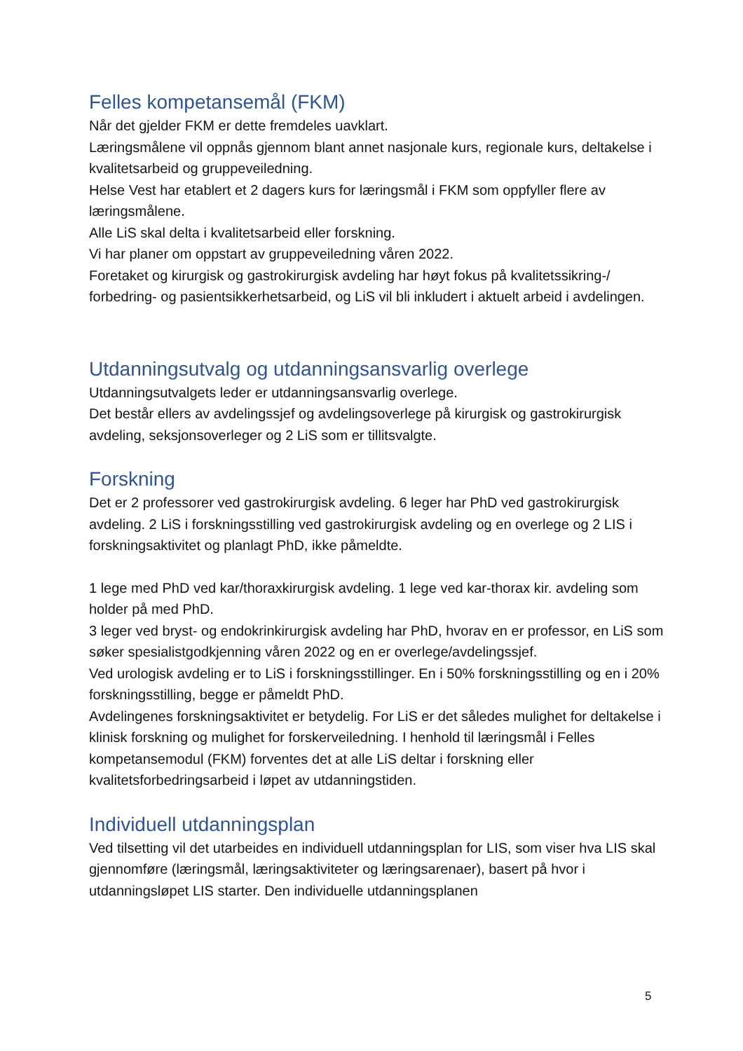Felles kompetansemål (FKM)
Når det gjelder FKM er dette fremdeles uavklart.
Læringsmålene vil oppnås gjennom blant annet nasjonale kurs, regionale kurs, deltakelse i kvalitetsarbeid og gruppeveiledning.
Helse Vest har etablert et 2 dagers kurs for læringsmål i FKM som oppfyller flere av læringsmålene.
Alle LiS skal delta i kvalitetsarbeid eller forskning.
Vi har planer om oppstart av gruppeveiledning våren 2022.
Foretaket og kirurgisk og gastrokirurgisk avdeling har høyt fokus på kvalitetssikring-/ forbedring- og pasientsikkerhetsarbeid, og LiS vil bli inkludert i aktuelt arbeid i avdelingen.
Utdanningsutvalg og utdanningsansvarlig overlege
Utdanningsutvalgets leder er utdanningsansvarlig overlege.
Det består ellers av avdelingssjef og avdelingsoverlege på kirurgisk og gastrokirurgisk avdeling, seksjonsoverleger og 2 LiS som er tillitsvalgte.
Forskning
Det er 2 professorer ved gastrokirurgisk avdeling. 6 leger har PhD ved gastrokirurgisk avdeling. 2 LiS i forskningsstilling ved gastrokirurgisk avdeling og en overlege og 2 LIS i forskningsaktivitet og planlagt PhD, ikke påmeldte.
1 lege med PhD ved kar/thoraxkirurgisk avdeling. 1 lege ved kar-thorax kir. avdeling som holder på med PhD.
3 leger ved bryst- og endokrinkirurgisk avdeling har PhD, hvorav en er professor, en LiS som søker spesialistgodkjenning våren 2022 og en er overlege/avdelingssjef.
Ved urologisk avdeling er to LiS i forskningsstillinger. En i 50% forskningsstilling og en i 20% forskningsstilling, begge er påmeldt PhD.
Avdelingenes forskningsaktivitet er betydelig. For LiS er det således mulighet for deltakelse i klinisk forskning og mulighet for forskerveiledning. I henhold til læringsmål i Felles kompetansemodul (FKM) forventes det at alle LiS deltar i forskning eller kvalitetsforbedringsarbeid i løpet av utdanningstiden.
Individuell utdanningsplan
Ved tilsetting vil det utarbeides en individuell utdanningsplan for LIS, som viser hva LIS skal gjennomføre (læringsmål, læringsaktiviteter og læringsarenaer), basert på hvor i utdanningsløpet LIS starter. Den individuelle utdanningsplanen
5